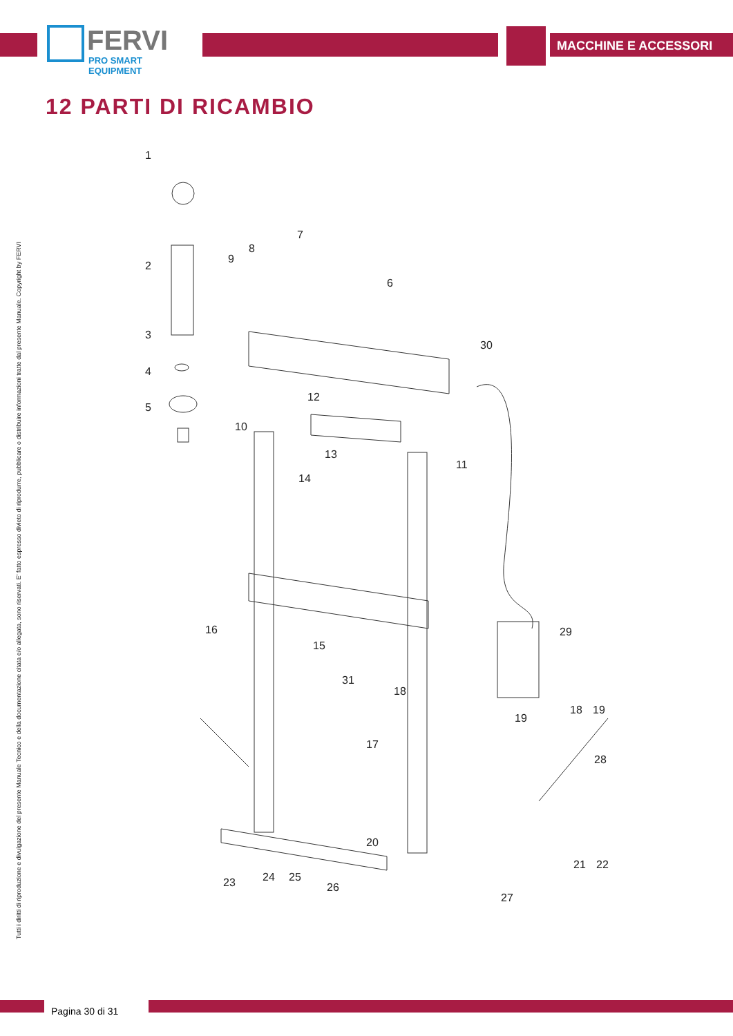FERVI
PRO SMART EQUIPMENT
MACCHINE E ACCESSORI
12 PARTI DI RICAMBIO
Tutti i diritti di riproduzione e divulgazione del presente Manuale Tecnico e della documentazione citata e/o allegata, sono riservati. E' fatto espresso divieto di riprodurre, pubblicare o distribuire informazioni tratte dal presente Manuale. Copyright by FERVI
1
2
3
4
5
6
7
8
9
10
11
12
13
14
15
16
17
18
19
20
21
22
23
24
25
26
27
28
29
30
31
18
19
Pagina 30 di 31